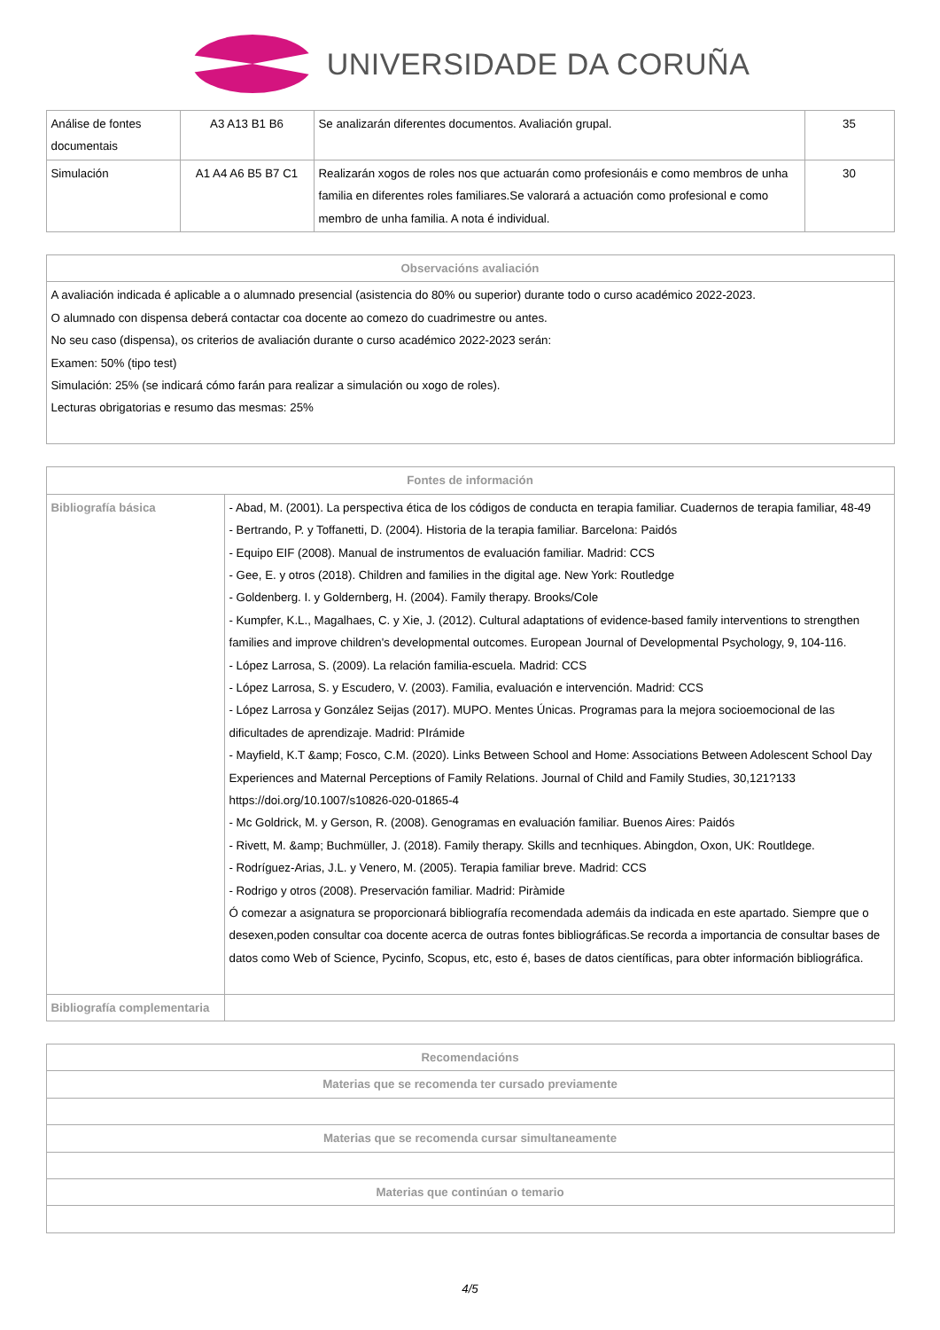UNIVERSIDADE DA CORUÑA
| Análise de fontes documentais | A3 A13 B1 B6 | Se analizarán diferentes documentos. Avaliación grupal. | 35 |
| Simulación | A1 A4 A6 B5 B7 C1 | Realizarán xogos de roles nos que actuarán como profesionáis e como membros de unha familia en diferentes roles familiares.Se valorará a actuación como profesional e como membro de unha familia. A nota é individual. | 30 |
| Observacións avaliación |
| --- |
| A avaliación indicada é aplicable a o alumnado presencial (asistencia do 80% ou superior) durante todo o curso académico 2022-2023. O alumnado con dispensa deberá contactar coa docente ao comezo do cuadrimestre ou antes. No seu caso (dispensa), os criterios de avaliación durante o curso académico 2022-2023 serán: Examen: 50% (tipo test) Simulación: 25% (se indicará cómo farán para realizar a simulación ou xogo de roles). Lecturas obrigatorias e resumo das mesmas: 25% |
| Fontes de información | |
| --- | --- |
| Bibliografía básica | - Abad, M. (2001). La perspectiva ética de los códigos de conducta en terapia familiar. Cuadernos de terapia familiar, 48-49 - Bertrando, P. y Toffanetti, D. (2004). Historia de la terapia familiar. Barcelona: Paidós - Equipo EIF (2008). Manual de instrumentos de evaluación familiar. Madrid: CCS - Gee, E. y otros (2018). Children and families in the digital age. New York: Routledge - Goldenberg. I. y Goldernberg, H. (2004). Family therapy. Brooks/Cole - Kumpfer, K.L., Magalhaes, C. y Xie, J. (2012). Cultural adaptations of evidence-based family interventions to strengthen families and improve children's developmental outcomes. European Journal of Developmental Psychology, 9, 104-116. - López Larrosa, S. (2009). La relación familia-escuela. Madrid: CCS - López Larrosa, S. y Escudero, V. (2003). Familia, evaluación e intervención. Madrid: CCS - López Larrosa y González Seijas (2017). MUPO. Mentes Únicas. Programas para la mejora socioemocional de las dificultades de aprendizaje. Madrid: PIrámide - Mayfield, K.T &amp; Fosco, C.M. (2020). Links Between School and Home: Associations Between Adolescent School Day Experiences and Maternal Perceptions of Family Relations. Journal of Child and Family Studies, 30,121?133 https://doi.org/10.1007/s10826-020-01865-4 - Mc Goldrick, M. y Gerson, R. (2008). Genogramas en evaluación familiar. Buenos Aires: Paidós - Rivett, M. &amp; Buchmüller, J. (2018). Family therapy. Skills and tecnhiques. Abingdon, Oxon, UK: Routldege. - Rodríguez-Arias, J.L. y Venero, M. (2005). Terapia familiar breve. Madrid: CCS - Rodrigo y otros (2008). Preservación familiar. Madrid: Piràmide Ó comezar a asignatura se proporcionará bibliografía recomendada ademáis da indicada en este apartado. Siempre que o desexen,poden consultar coa docente acerca de outras fontes bibliográficas.Se recorda a importancia de consultar bases de datos como Web of Science, Pycinfo, Scopus, etc, esto é, bases de datos científicas, para obter información bibliográfica. |
| Bibliografía complementaria | |
| Recomendacións |
| --- |
| Materias que se recomenda ter cursado previamente |
| Materias que se recomenda cursar simultaneamente |
| Materias que continúan o temario |
4/5